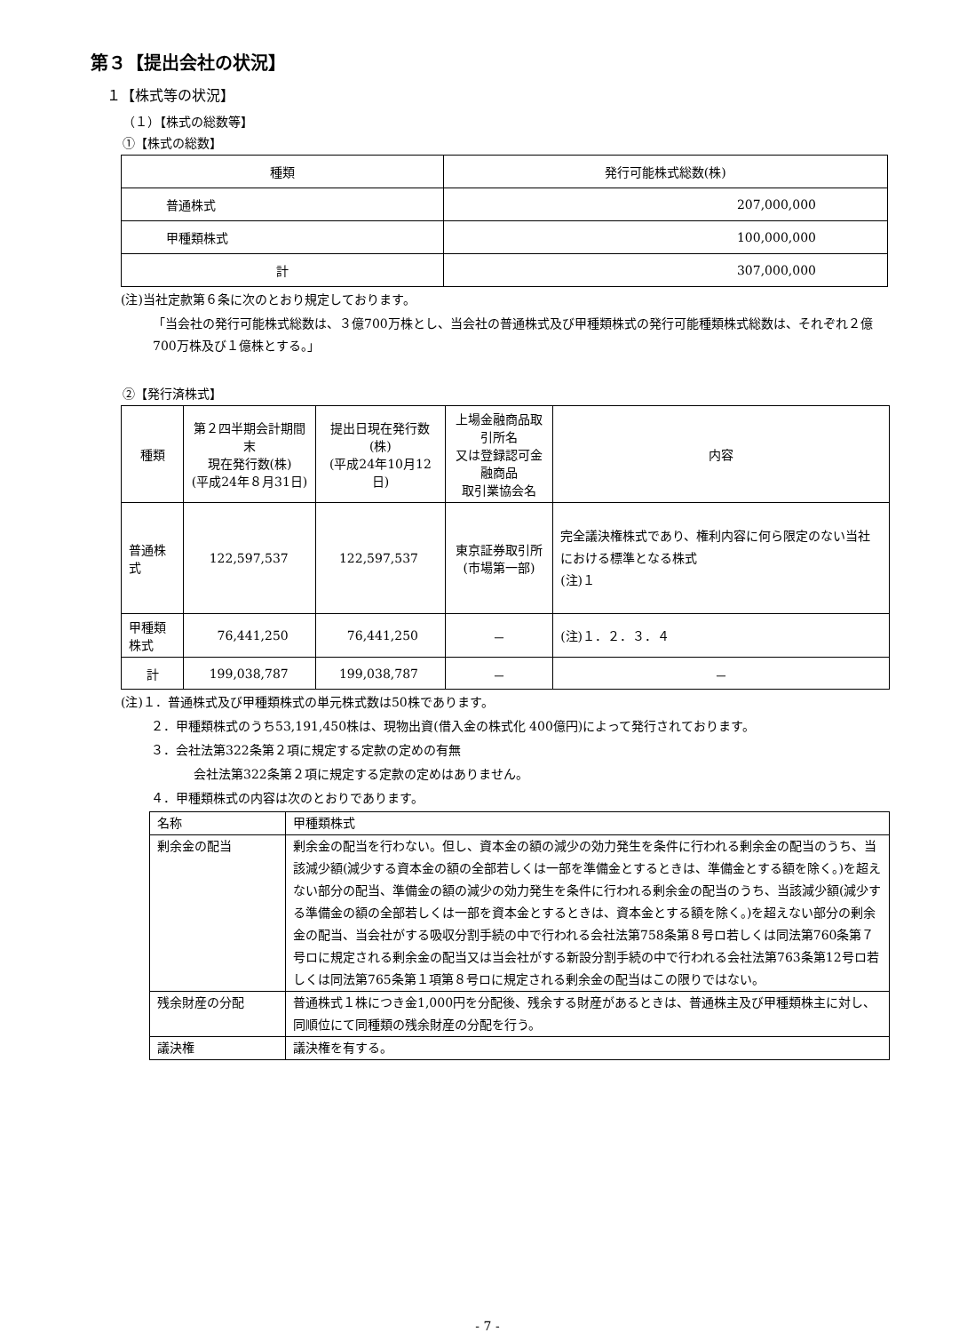第３【提出会社の状況】
１【株式等の状況】
（１）【株式の総数等】
①【株式の総数】
| 種類 | 発行可能株式総数(株) |
| --- | --- |
| 普通株式 | 207,000,000 |
| 甲種類株式 | 100,000,000 |
| 計 | 307,000,000 |
(注)当社定款第６条に次のとおり規定しております。
「当会社の発行可能株式総数は、３億700万株とし、当会社の普通株式及び甲種類株式の発行可能種類株式総数は、それぞれ２億700万株及び１億株とする。」
②【発行済株式】
| 種類 | 第２四半期会計期間末 現在発行数(株) (平成24年８月31日) | 提出日現在発行数(株) (平成24年10月12日) | 上場金融商品取引所名 又は登録認可金融商品 取引業協会名 | 内容 |
| --- | --- | --- | --- | --- |
| 普通株式 | 122,597,537 | 122,597,537 | 東京証券取引所 (市場第一部) | 完全議決権株式であり、権利内容に何ら限定のない当社における標準となる株式 (注)１ |
| 甲種類株式 | 76,441,250 | 76,441,250 | － | (注)１．２．３．４ |
| 計 | 199,038,787 | 199,038,787 | － | － |
(注)１．普通株式及び甲種類株式の単元株式数は50株であります。
２．甲種類株式のうち53,191,450株は、現物出資(借入金の株式化 400億円)によって発行されております。
３．会社法第322条第２項に規定する定款の定めの有無
会社法第322条第２項に規定する定款の定めはありません。
４．甲種類株式の内容は次のとおりであります。
| 名称 | 甲種類株式 |
| 剰余金の配当 | 剰余金の配当を行わない。但し、資本金の額の減少の効力発生を条件に行われる剰余金の配当のうち、当該減少額(減少する資本金の額の全部若しくは一部を準備金とするときは、準備金とする額を除く。)を超えない部分の配当、準備金の額の減少の効力発生を条件に行われる剰余金の配当のうち、当該減少額(減少する準備金の額の全部若しくは一部を資本金とするときは、資本金とする額を除く。)を超えない部分の剰余金の配当、当会社がする吸収分割手続の中で行われる会社法第758条第８号ロ若しくは同法第760条第７号ロに規定される剰余金の配当又は当会社がする新設分割手続の中で行われる会社法第763条第12号ロ若しくは同法第765条第１項第８号ロに規定される剰余金の配当はこの限りではない。 |
| 残余財産の分配 | 普通株式１株につき金1,000円を分配後、残余する財産があるときは、普通株主及び甲種類株主に対し、同順位にて同種類の残余財産の分配を行う。 |
| 議決権 | 議決権を有する。 |
- 7 -